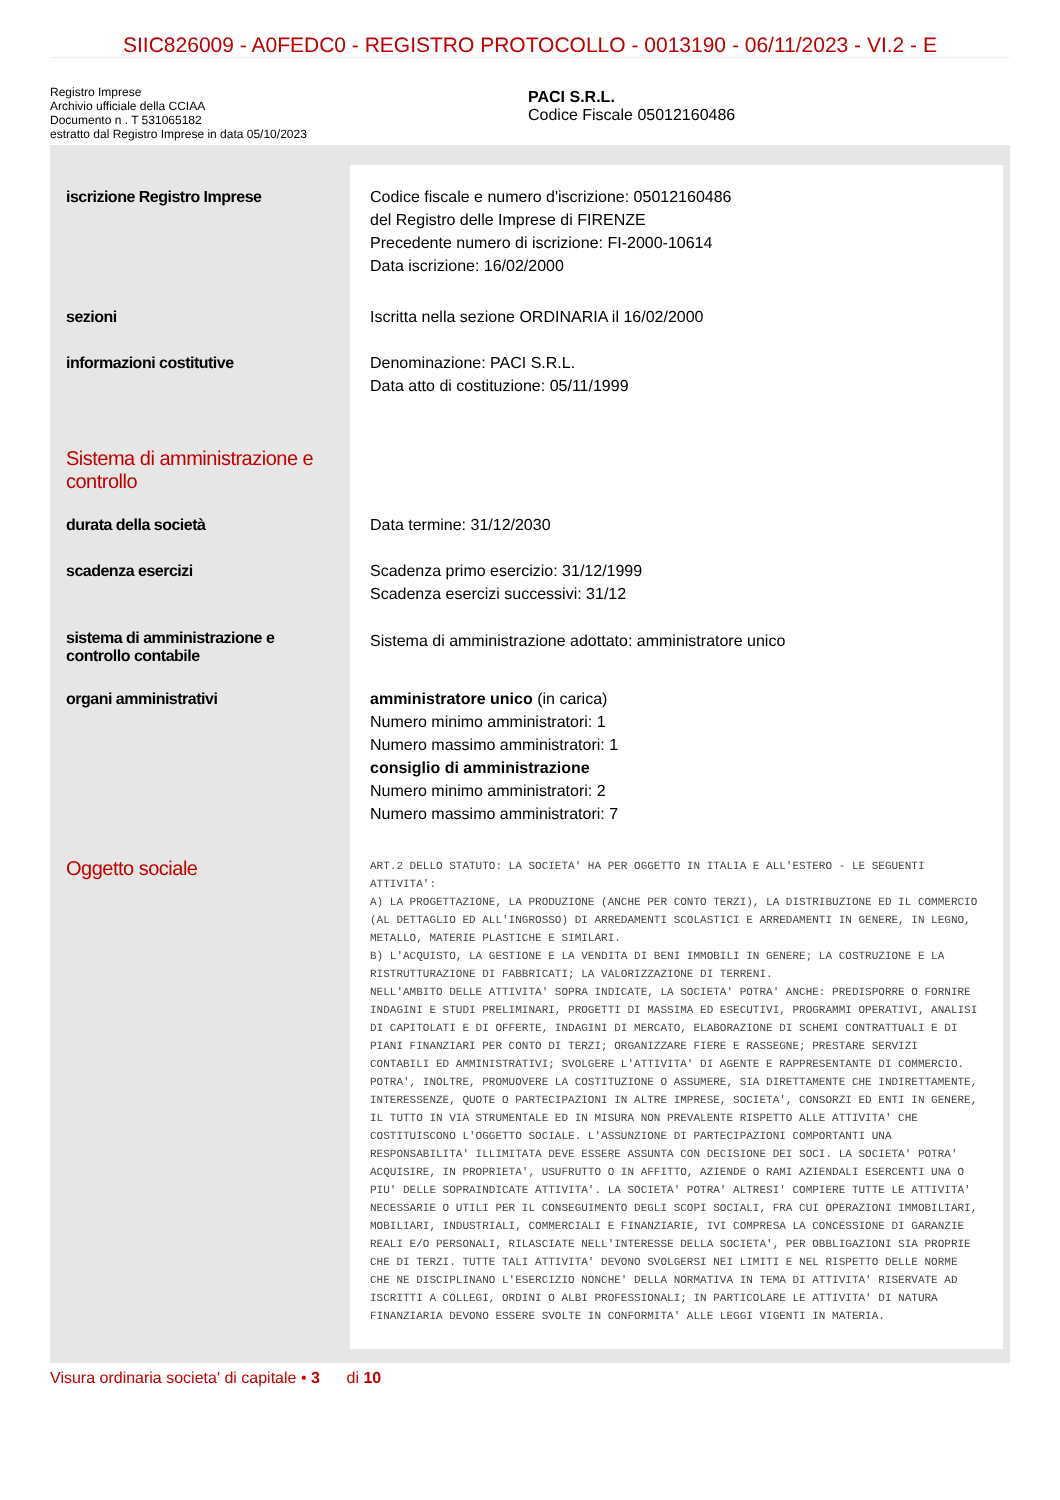SIIC826009 - A0FEDC0 - REGISTRO PROTOCOLLO - 0013190 - 06/11/2023 - VI.2 - E
Registro Imprese
Archivio ufficiale della CCIAA
Documento n . T 531065182
estratto dal Registro Imprese in data 05/10/2023
PACI S.R.L.
Codice Fiscale 05012160486
| iscrizione Registro Imprese | Codice fiscale e numero d'iscrizione: 05012160486 del Registro delle Imprese di FIRENZE Precedente numero di iscrizione: FI-2000-10614 Data iscrizione: 16/02/2000 |
| sezioni | Iscritta nella sezione ORDINARIA il 16/02/2000 |
| informazioni costitutive | Denominazione: PACI S.R.L. Data atto di costituzione: 05/11/1999 |
| Sistema di amministrazione e controllo | |
| durata della società | Data termine: 31/12/2030 |
| scadenza esercizi | Scadenza primo esercizio: 31/12/1999 Scadenza esercizi successivi: 31/12 |
| sistema di amministrazione e controllo contabile | Sistema di amministrazione adottato: amministratore unico |
| organi amministrativi | amministratore unico (in carica) Numero minimo amministratori: 1 Numero massimo amministratori: 1 consiglio di amministrazione Numero minimo amministratori: 2 Numero massimo amministratori: 7 |
| Oggetto sociale | ART.2 DELLO STATUTO: LA SOCIETA' HA PER OGGETTO IN ITALIA E ALL'ESTERO - LE SEGUENTI ATTIVITA': A) LA PROGETTAZIONE, LA PRODUZIONE (ANCHE PER CONTO TERZI), LA DISTRIBUZIONE ED IL COMMERCIO (AL DETTAGLIO ED ALL'INGROSSO) DI ARREDAMENTI SCOLASTICI E ARREDAMENTI IN GENERE, IN LEGNO, METALLO, MATERIE PLASTICHE E SIMILARI. B) L'ACQUISTO, LA GESTIONE E LA VENDITA DI BENI IMMOBILI IN GENERE; LA COSTRUZIONE E LA RISTRUTTURAZIONE DI FABBRICATI; LA VALORIZZAZIONE DI TERRENI. NELL'AMBITO DELLE ATTIVITA' SOPRA INDICATE, LA SOCIETA' POTRA' ANCHE: PREDISPORRE O FORNIRE INDAGINI E STUDI PRELIMINARI, PROGETTI DI MASSIMA ED ESECUTIVI, PROGRAMMI OPERATIVI, ANALISI DI CAPITOLATI E DI OFFERTE, INDAGINI DI MERCATO, ELABORAZIONE DI SCHEMI CONTRATTUALI E DI PIANI FINANZIARI PER CONTO DI TERZI; ORGANIZZARE FIERE E RASSEGNE; PRESTARE SERVIZI CONTABILI ED AMMINISTRATIVI; SVOLGERE L'ATTIVITA' DI AGENTE E RAPPRESENTANTE DI COMMERCIO. POTRA', INOLTRE, PROMUOVERE LA COSTITUZIONE O ASSUMERE, SIA DIRETTAMENTE CHE INDIRETTAMENTE, INTERESSENZE, QUOTE O PARTECIPAZIONI IN ALTRE IMPRESE, SOCIETA', CONSORZI ED ENTI IN GENERE, IL TUTTO IN VIA STRUMENTALE ED IN MISURA NON PREVALENTE RISPETTO ALLE ATTIVITA' CHE COSTITUISCONO L'OGGETTO SOCIALE. L'ASSUNZIONE DI PARTECIPAZIONI COMPORTANTI UNA RESPONSABILITA' ILLIMITATA DEVE ESSERE ASSUNTA CON DECISIONE DEI SOCI. LA SOCIETA' POTRA' ACQUISIRE, IN PROPRIETA', USUFRUTTO O IN AFFITTO, AZIENDE O RAMI AZIENDALI ESERCENTI UNA O PIU' DELLE SOPRAINDICATE ATTIVITA'. LA SOCIETA' POTRA' ALTRESI' COMPIERE TUTTE LE ATTIVITA' NECESSARIE O UTILI PER IL CONSEGUIMENTO DEGLI SCOPI SOCIALI, FRA CUI OPERAZIONI IMMOBILIARI, MOBILIARI, INDUSTRIALI, COMMERCIALI E FINANZIARIE, IVI COMPRESA LA CONCESSIONE DI GARANZIE REALI E/O PERSONALI, RILASCIATE NELL'INTERESSE DELLA SOCIETA', PER OBBLIGAZIONI SIA PROPRIE CHE DI TERZI. TUTTE TALI ATTIVITA' DEVONO SVOLGERSI NEI LIMITI E NEL RISPETTO DELLE NORME CHE NE DISCIPLINANO L'ESERCIZIO NONCHE' DELLA NORMATIVA IN TEMA DI ATTIVITA' RISERVATE AD ISCRITTI A COLLEGI, ORDINI O ALBI PROFESSIONALI; IN PARTICOLARE LE ATTIVITA' DI NATURA FINANZIARIA DEVONO ESSERE SVOLTE IN CONFORMITA' ALLE LEGGI VIGENTI IN MATERIA. |
Visura ordinaria societa' di capitale • 3 di 10